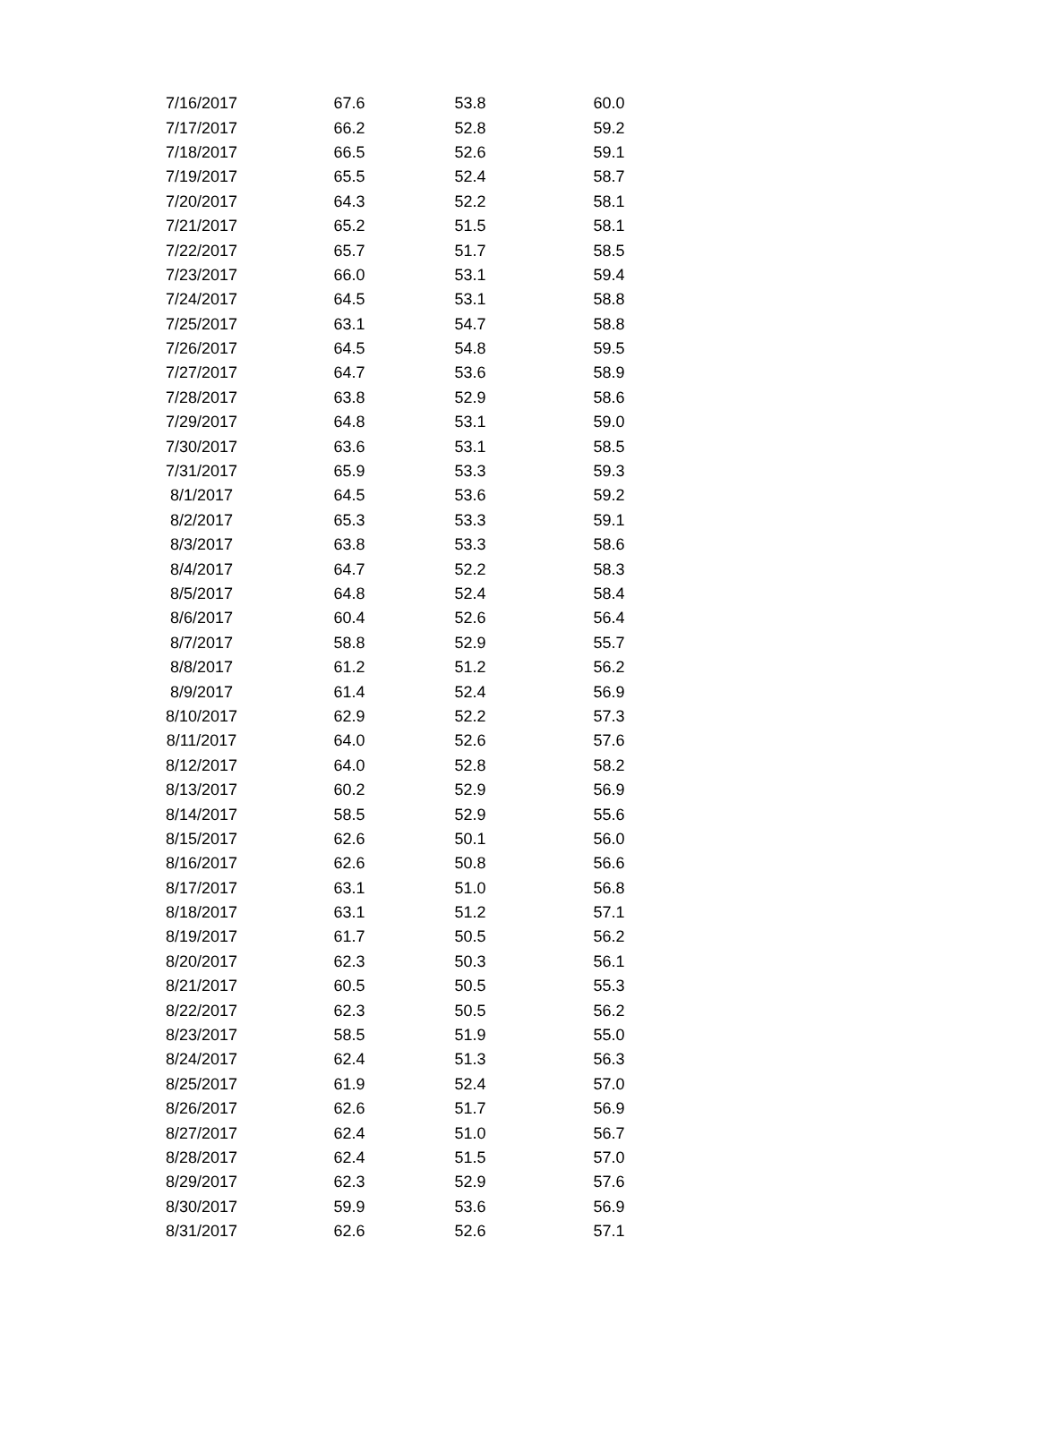| 7/16/2017 | 67.6 | 53.8 | 60.0 |
| 7/17/2017 | 66.2 | 52.8 | 59.2 |
| 7/18/2017 | 66.5 | 52.6 | 59.1 |
| 7/19/2017 | 65.5 | 52.4 | 58.7 |
| 7/20/2017 | 64.3 | 52.2 | 58.1 |
| 7/21/2017 | 65.2 | 51.5 | 58.1 |
| 7/22/2017 | 65.7 | 51.7 | 58.5 |
| 7/23/2017 | 66.0 | 53.1 | 59.4 |
| 7/24/2017 | 64.5 | 53.1 | 58.8 |
| 7/25/2017 | 63.1 | 54.7 | 58.8 |
| 7/26/2017 | 64.5 | 54.8 | 59.5 |
| 7/27/2017 | 64.7 | 53.6 | 58.9 |
| 7/28/2017 | 63.8 | 52.9 | 58.6 |
| 7/29/2017 | 64.8 | 53.1 | 59.0 |
| 7/30/2017 | 63.6 | 53.1 | 58.5 |
| 7/31/2017 | 65.9 | 53.3 | 59.3 |
| 8/1/2017 | 64.5 | 53.6 | 59.2 |
| 8/2/2017 | 65.3 | 53.3 | 59.1 |
| 8/3/2017 | 63.8 | 53.3 | 58.6 |
| 8/4/2017 | 64.7 | 52.2 | 58.3 |
| 8/5/2017 | 64.8 | 52.4 | 58.4 |
| 8/6/2017 | 60.4 | 52.6 | 56.4 |
| 8/7/2017 | 58.8 | 52.9 | 55.7 |
| 8/8/2017 | 61.2 | 51.2 | 56.2 |
| 8/9/2017 | 61.4 | 52.4 | 56.9 |
| 8/10/2017 | 62.9 | 52.2 | 57.3 |
| 8/11/2017 | 64.0 | 52.6 | 57.6 |
| 8/12/2017 | 64.0 | 52.8 | 58.2 |
| 8/13/2017 | 60.2 | 52.9 | 56.9 |
| 8/14/2017 | 58.5 | 52.9 | 55.6 |
| 8/15/2017 | 62.6 | 50.1 | 56.0 |
| 8/16/2017 | 62.6 | 50.8 | 56.6 |
| 8/17/2017 | 63.1 | 51.0 | 56.8 |
| 8/18/2017 | 63.1 | 51.2 | 57.1 |
| 8/19/2017 | 61.7 | 50.5 | 56.2 |
| 8/20/2017 | 62.3 | 50.3 | 56.1 |
| 8/21/2017 | 60.5 | 50.5 | 55.3 |
| 8/22/2017 | 62.3 | 50.5 | 56.2 |
| 8/23/2017 | 58.5 | 51.9 | 55.0 |
| 8/24/2017 | 62.4 | 51.3 | 56.3 |
| 8/25/2017 | 61.9 | 52.4 | 57.0 |
| 8/26/2017 | 62.6 | 51.7 | 56.9 |
| 8/27/2017 | 62.4 | 51.0 | 56.7 |
| 8/28/2017 | 62.4 | 51.5 | 57.0 |
| 8/29/2017 | 62.3 | 52.9 | 57.6 |
| 8/30/2017 | 59.9 | 53.6 | 56.9 |
| 8/31/2017 | 62.6 | 52.6 | 57.1 |